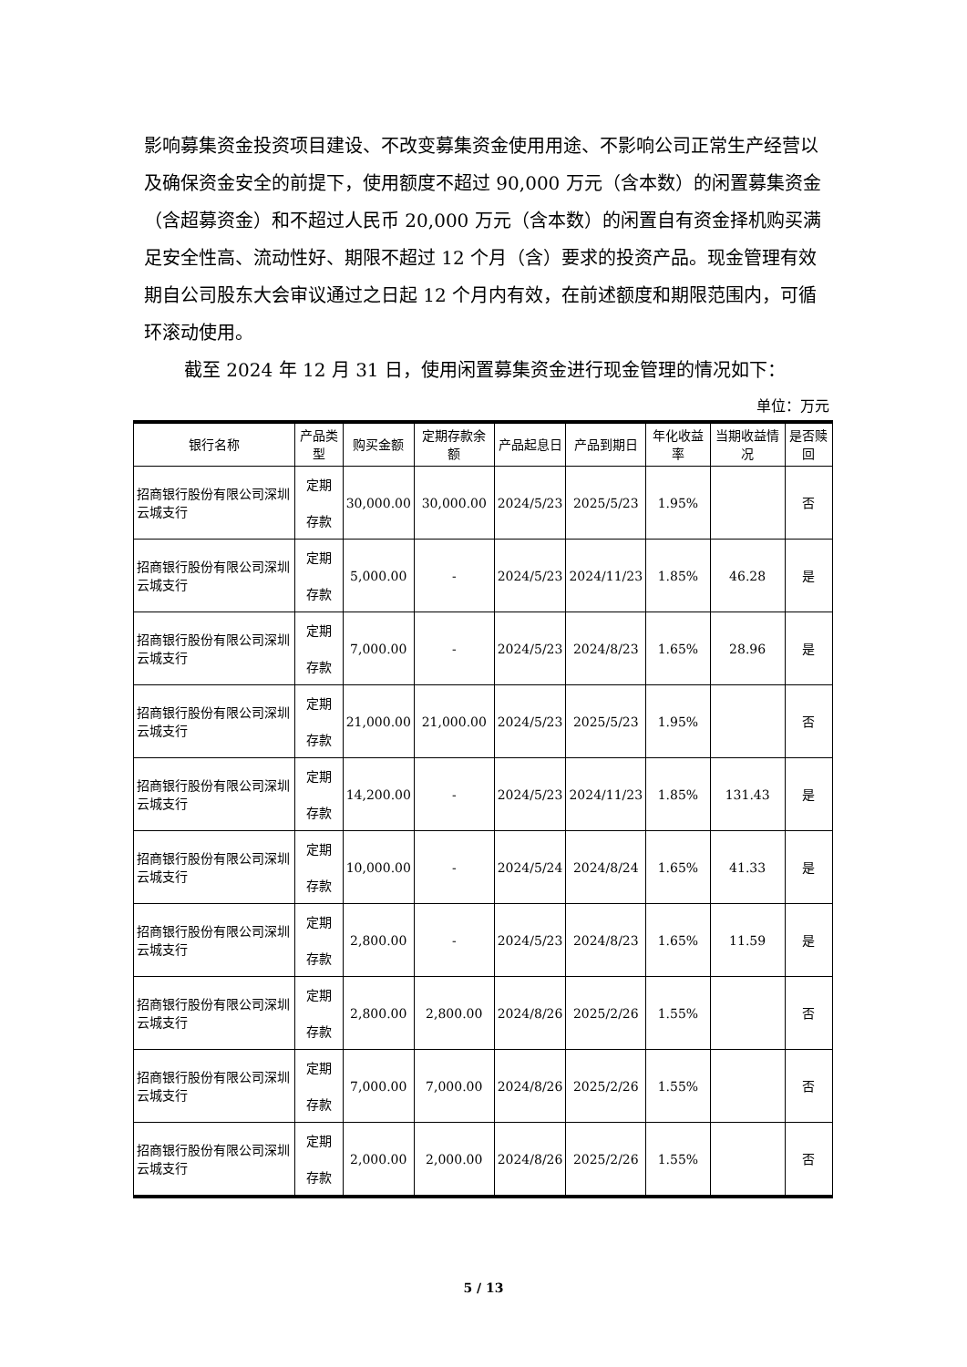影响募集资金投资项目建设、不改变募集资金使用用途、不影响公司正常生产经营以及确保资金安全的前提下，使用额度不超过 90,000 万元（含本数）的闲置募集资金（含超募资金）和不超过人民币 20,000 万元（含本数）的闲置自有资金择机购买满足安全性高、流动性好、期限不超过 12 个月（含）要求的投资产品。现金管理有效期自公司股东大会审议通过之日起 12 个月内有效，在前述额度和期限范围内，可循环滚动使用。
截至 2024 年 12 月 31 日，使用闲置募集资金进行现金管理的情况如下：
单位：万元
| 银行名称 | 产品类型 | 购买金额 | 定期存款余额 | 产品起息日 | 产品到期日 | 年化收益率 | 当期收益情况 | 是否赎回 |
| --- | --- | --- | --- | --- | --- | --- | --- | --- |
| 招商银行股份有限公司深圳云城支行 | 定期 存款 | 30,000.00 | 30,000.00 | 2024/5/23 | 2025/5/23 | 1.95% | | 否 |
| 招商银行股份有限公司深圳云城支行 | 定期 存款 | 5,000.00 | - | 2024/5/23 | 2024/11/23 | 1.85% | 46.28 | 是 |
| 招商银行股份有限公司深圳云城支行 | 定期 存款 | 7,000.00 | - | 2024/5/23 | 2024/8/23 | 1.65% | 28.96 | 是 |
| 招商银行股份有限公司深圳云城支行 | 定期 存款 | 21,000.00 | 21,000.00 | 2024/5/23 | 2025/5/23 | 1.95% | | 否 |
| 招商银行股份有限公司深圳云城支行 | 定期 存款 | 14,200.00 | - | 2024/5/23 | 2024/11/23 | 1.85% | 131.43 | 是 |
| 招商银行股份有限公司深圳云城支行 | 定期 存款 | 10,000.00 | - | 2024/5/24 | 2024/8/24 | 1.65% | 41.33 | 是 |
| 招商银行股份有限公司深圳云城支行 | 定期 存款 | 2,800.00 | - | 2024/5/23 | 2024/8/23 | 1.65% | 11.59 | 是 |
| 招商银行股份有限公司深圳云城支行 | 定期 存款 | 2,800.00 | 2,800.00 | 2024/8/26 | 2025/2/26 | 1.55% | | 否 |
| 招商银行股份有限公司深圳云城支行 | 定期 存款 | 7,000.00 | 7,000.00 | 2024/8/26 | 2025/2/26 | 1.55% | | 否 |
| 招商银行股份有限公司深圳云城支行 | 定期 存款 | 2,000.00 | 2,000.00 | 2024/8/26 | 2025/2/26 | 1.55% | | 否 |
5 / 13